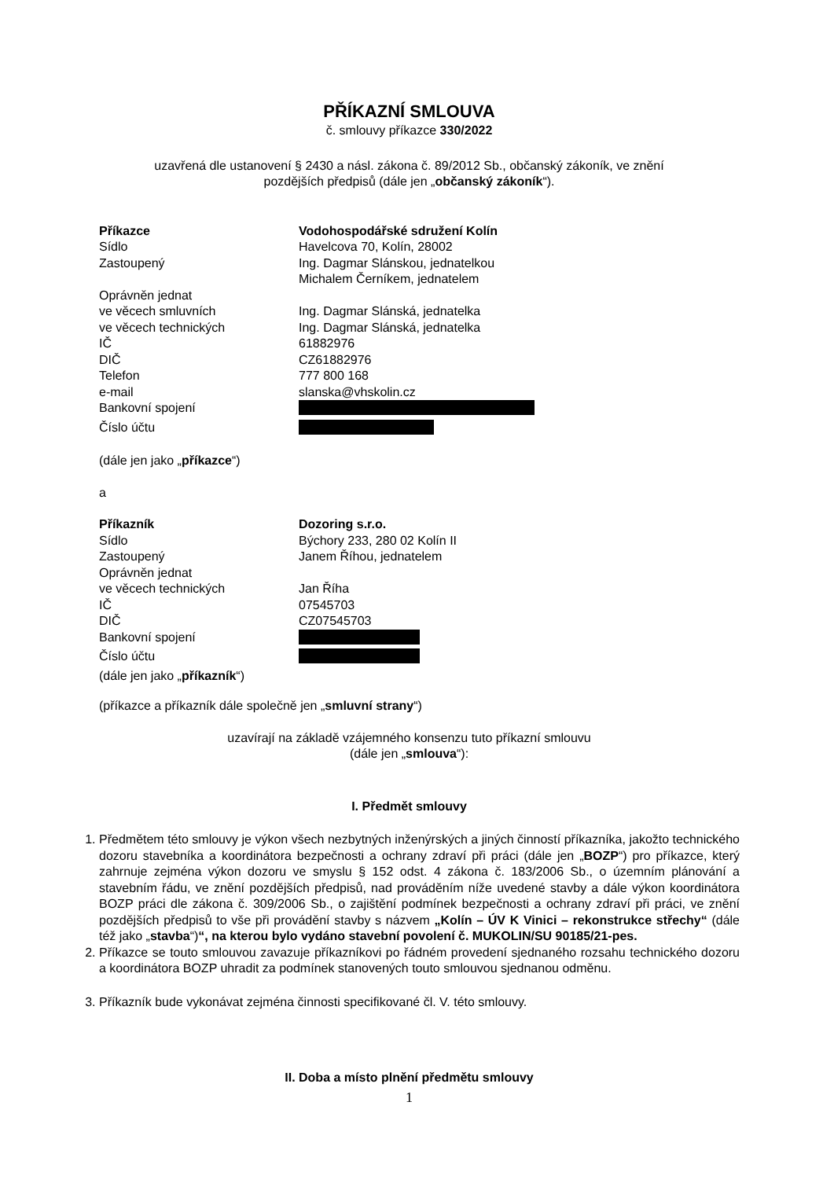PŘÍKAZNÍ SMLOUVA
č. smlouvy příkazce 330/2022
uzavřená dle ustanovení § 2430 a násl. zákona č. 89/2012 Sb., občanský zákoník, ve znění
pozdějších předpisů (dále jen „občanský zákoník“).
| Příkazce | Vodohospodářské sdružení Kolín |
| Sídlo | Havelcova 70, Kolín, 28002 |
| Zastoupený | Ing. Dagmar Slánskou, jednatelkou Michalem Černíkem, jednatelem |
| Oprávněn jednat | |
| ve věcech smluvních | Ing. Dagmar Slánská, jednatelka |
| ve věcech technických | Ing. Dagmar Slánská, jednatelka |
| IČ | 61882976 |
| DIČ | CZ61882976 |
| Telefon | 777 800 168 |
| e-mail | slanska@vhskolin.cz |
| Bankovní spojení | |
| Číslo účtu | |
(dále jen jako „příkazce“)
a
| Příkazník | Dozoring s.r.o. |
| Sídlo | Býchory 233, 280 02 Kolín II |
| Zastoupený | Janem Říhou, jednatelem |
| Oprávněn jednat | |
| ve věcech technických | Jan Říha |
| IČ | 07545703 |
| DIČ | CZ07545703 |
| Bankovní spojení | |
| Číslo účtu | |
| (dále jen jako „ příkazník “) | |
(příkazce a příkazník dále společně jen „smluvní strany“)
uzavírají na základě vzájemného konsenzu tuto příkazní smlouvu
(dále jen „smlouva“):
I. Předmět smlouvy
1. Předmětem této smlouvy je výkon všech nezbytných inženýrských a jiných činností příkazníka, jakožto technického dozoru stavebníka a koordinátora bezpečnosti a ochrany zdraví při práci (dále jen „BOZP“) pro příkazce, který zahrnuje zejména výkon dozoru ve smyslu § 152 odst. 4 zákona č. 183/2006 Sb., o územním plánování a stavebním řádu, ve znění pozdějších předpisů, nad prováděním níže uvedené stavby a dále výkon koordinátora BOZP práci dle zákona č. 309/2006 Sb., o zajištění podmínek bezpečnosti a ochrany zdraví při práci, ve znění pozdějších předpisů to vše při provádění stavby s názvem „Kolín – ÚV K Vinici – rekonstrukce střechy“ (dále též jako „stavba“)“, na kterou bylo vydáno stavební povolení č. MUKOLIN/SU 90185/21-pes.
2. Příkazce se touto smlouvou zavazuje příkazníkovi po řádném provedení sjednaného rozsahu technického dozoru a koordinátora BOZP uhradit za podmínek stanovených touto smlouvou sjednanou odměnu.
3. Příkazník bude vykonávat zejména činnosti specifikované čl. V. této smlouvy.
II. Doba a místo plnění předmětu smlouvy
1